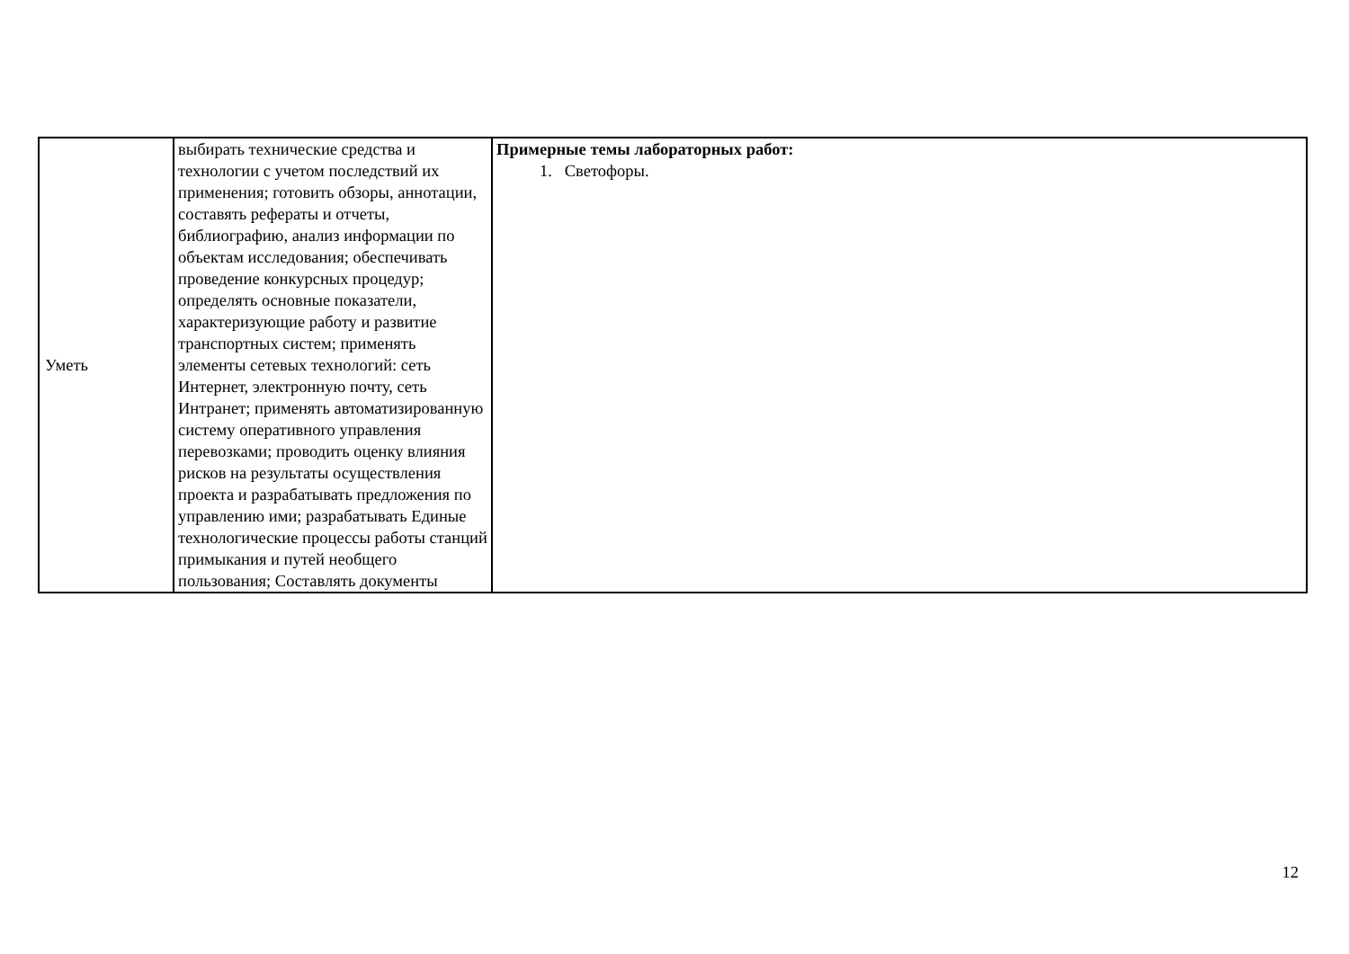| Уметь | выбирать технические средства и технологии с учетом последствий их применения; готовить обзоры, аннотации, составять рефераты и отчеты, библиографию, анализ информации по объектам исследования; обеспечивать проведение конкурсных процедур; определять основные показатели, характеризующие работу и развитие транспортных систем; применять элементы сетевых технологий: сеть Интернет, электронную почту, сеть Интранет; применять автоматизированную систему оперативного управления перевозками; проводить оценку влияния рисков на результаты осуществления проекта и разрабатывать предложения по управлению ими; разрабатывать Единые технологические процессы работы станций примыкания и путей необщего пользования; Составлять документы | Примерные темы лабораторных работ: 1. Светофоры. |
12